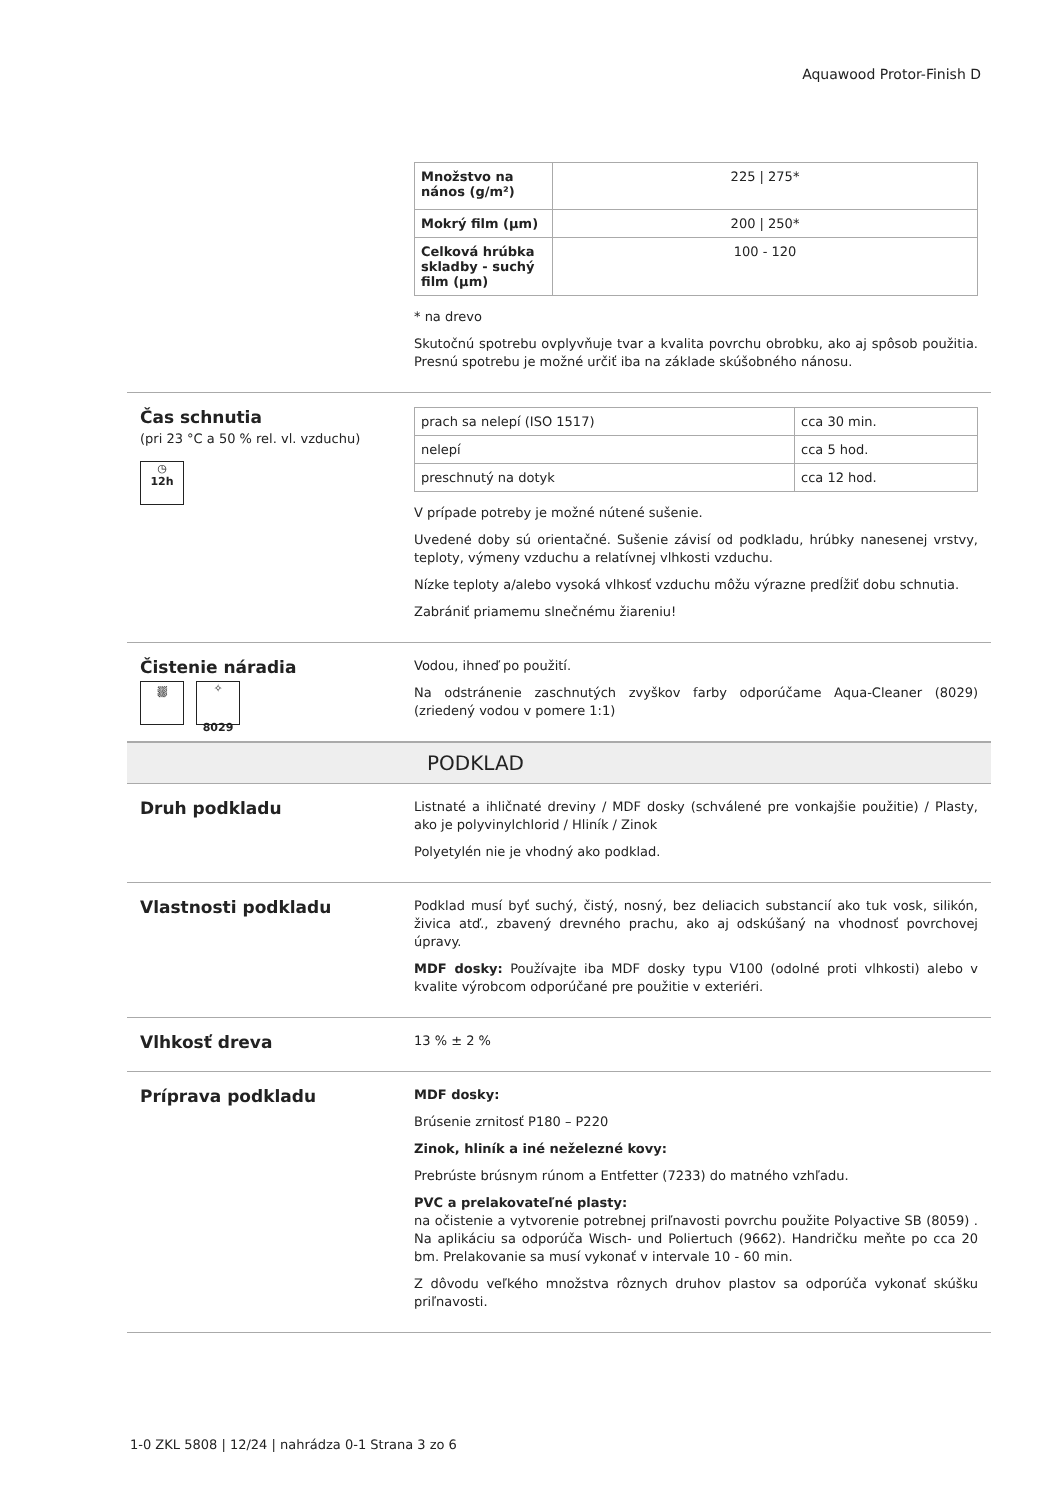Aquawood Protor-Finish D
| Množstvo na nános (g/m²) | 225 / 275* |
| Mokrý film (µm) | 200 / 250* |
| Celková hrúbka skladby - suchý film (µm) | 100 - 120 |
* na drevo
Skutočnú spotrebu ovplyvňuje tvar a kvalita povrchu obrobku, ako aj spôsob použitia. Presnú spotrebu je možné určiť iba na základe skúšobného nánosu.
Čas schnutia
(pri 23 °C a 50 % rel. vl. vzduchu)
◷
12h
| prach sa nelepí (ISO 1517) | cca 30 min. |
| nelepí | cca 5 hod. |
| preschnutý na dotyk | cca 12 hod. |
V prípade potreby je možné nútené sušenie.
Uvedené doby sú orientačné. Sušenie závisí od podkladu, hrúbky nanesenej vrstvy, teploty, výmeny vzduchu a relatívnej vlhkosti vzduchu.
Nízke teploty a/alebo vysoká vlhkosť vzduchu môžu výrazne predĺžiť dobu schnutia.
Zabrániť priamemu slnečnému žiareniu!
Čistenie náradia
⛆ ✧
8029
Vodou, ihneď po použití.
Na odstránenie zaschnutých zvyškov farby odporúčame Aqua-Cleaner (8029) (zriedený vodou v pomere 1:1)
PODKLAD
Druh podkladu
Listnaté a ihličnaté dreviny / MDF dosky (schválené pre vonkajšie použitie) / Plasty, ako je polyvinylchlorid / Hliník / Zinok
Polyetylén nie je vhodný ako podklad.
Vlastnosti podkladu
Podklad musí byť suchý, čistý, nosný, bez deliacich substancií ako tuk vosk, silikón, živica atď., zbavený drevného prachu, ako aj odskúšaný na vhodnosť povrchovej úpravy.
MDF dosky: Používajte iba MDF dosky typu V100 (odolné proti vlhkosti) alebo v kvalite výrobcom odporúčané pre použitie v exteriéri.
Vlhkosť dreva
13 % ± 2 %
Príprava podkladu
MDF dosky:
Brúsenie zrnitosť P180 – P220
Zinok, hliník a iné neželezné kovy:
Prebrúste brúsnym rúnom a Entfetter (7233) do matného vzhľadu.
PVC a prelakovateľné plasty:
na očistenie a vytvorenie potrebnej priľnavosti povrchu použite Polyactive SB (8059) . Na aplikáciu sa odporúča Wisch- und Poliertuch (9662). Handričku meňte po cca 20 bm. Prelakovanie sa musí vykonať v intervale 10 - 60 min.
Z dôvodu veľkého množstva rôznych druhov plastov sa odporúča vykonať skúšku priľnavosti.
1-0 ZKL 5808 | 12/24 | nahrádza 0-1 Strana 3 zo 6